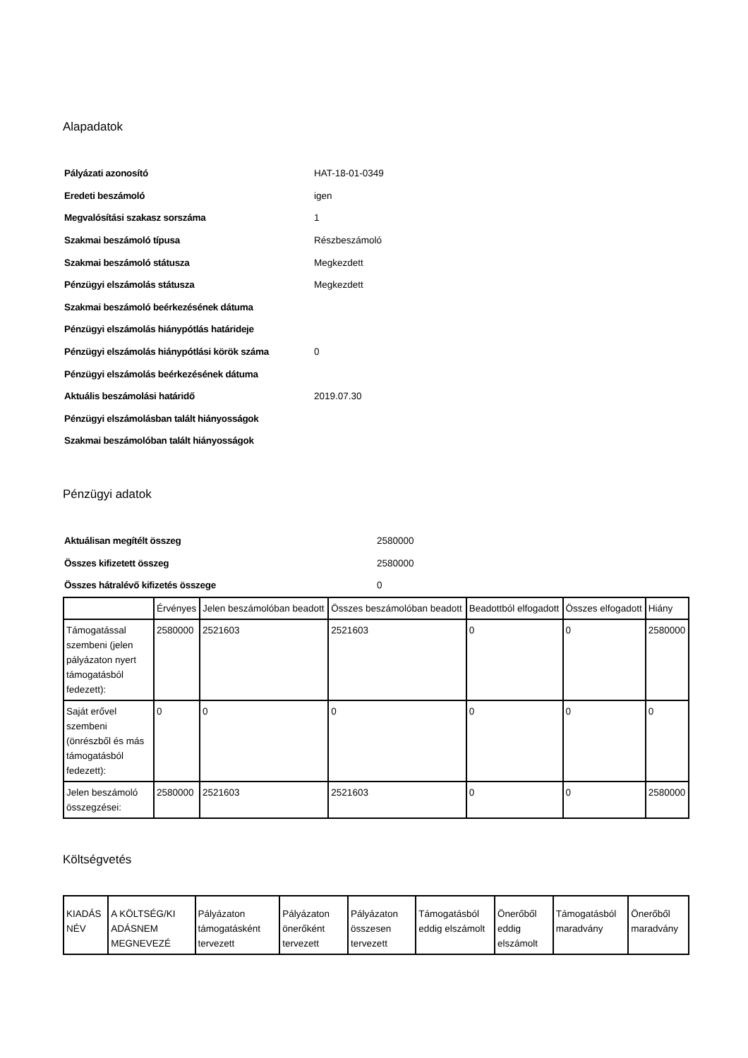Alapadatok
| Pályázati azonosító | HAT-18-01-0349 |
| Eredeti beszámoló | igen |
| Megvalósítási szakasz sorszáma | 1 |
| Szakmai beszámoló típusa | Részbeszámoló |
| Szakmai beszámoló státusza | Megkezdett |
| Pénzügyi elszámolás státusza | Megkezdett |
| Szakmai beszámoló beérkezésének dátuma | |
| Pénzügyi elszámolás hiánypótlás határideje | |
| Pénzügyi elszámolás hiánypótlási körök száma | 0 |
| Pénzügyi elszámolás beérkezésének dátuma | |
| Aktuális beszámolási határidő | 2019.07.30 |
| Pénzügyi elszámolásban talált hiányosságok | |
| Szakmai beszámolóban talált hiányosságok | |
Pénzügyi adatok
| Aktuálisan megítélt összeg | 2580000 |
| Összes kifizetett összeg | 2580000 |
| Összes hátralévő kifizetés összege | 0 |
| | Érvényes | Jelen beszámolóban beadott | Összes beszámolóban beadott | Beadottból elfogadott | Összes elfogadott | Hiány |
| --- | --- | --- | --- | --- | --- | --- |
| Támogatással szembeni (jelen pályázaton nyert támogatásból fedezett): | 2580000 | 2521603 | 2521603 | 0 | 0 | 2580000 |
| Saját erővel szembeni (önrészből és más támogatásból fedezett): | 0 | 0 | 0 | 0 | 0 | 0 |
| Jelen beszámoló összegzései: | 2580000 | 2521603 | 2521603 | 0 | 0 | 2580000 |
Költségvetés
| KIADÁS NÉV | A KÖLTSÉG/KI ADÁSNEM MEGNEVEZÉ | Pályázaton támogatásként tervezett | Pályázaton önerőként tervezett | Pályázaton összesen tervezett | Támogatásból eddig elszámolt | Önerőből eddig elszámolt | Támogatásból maradvány | Önerőből maradvány |
| --- | --- | --- | --- | --- | --- | --- | --- | --- |